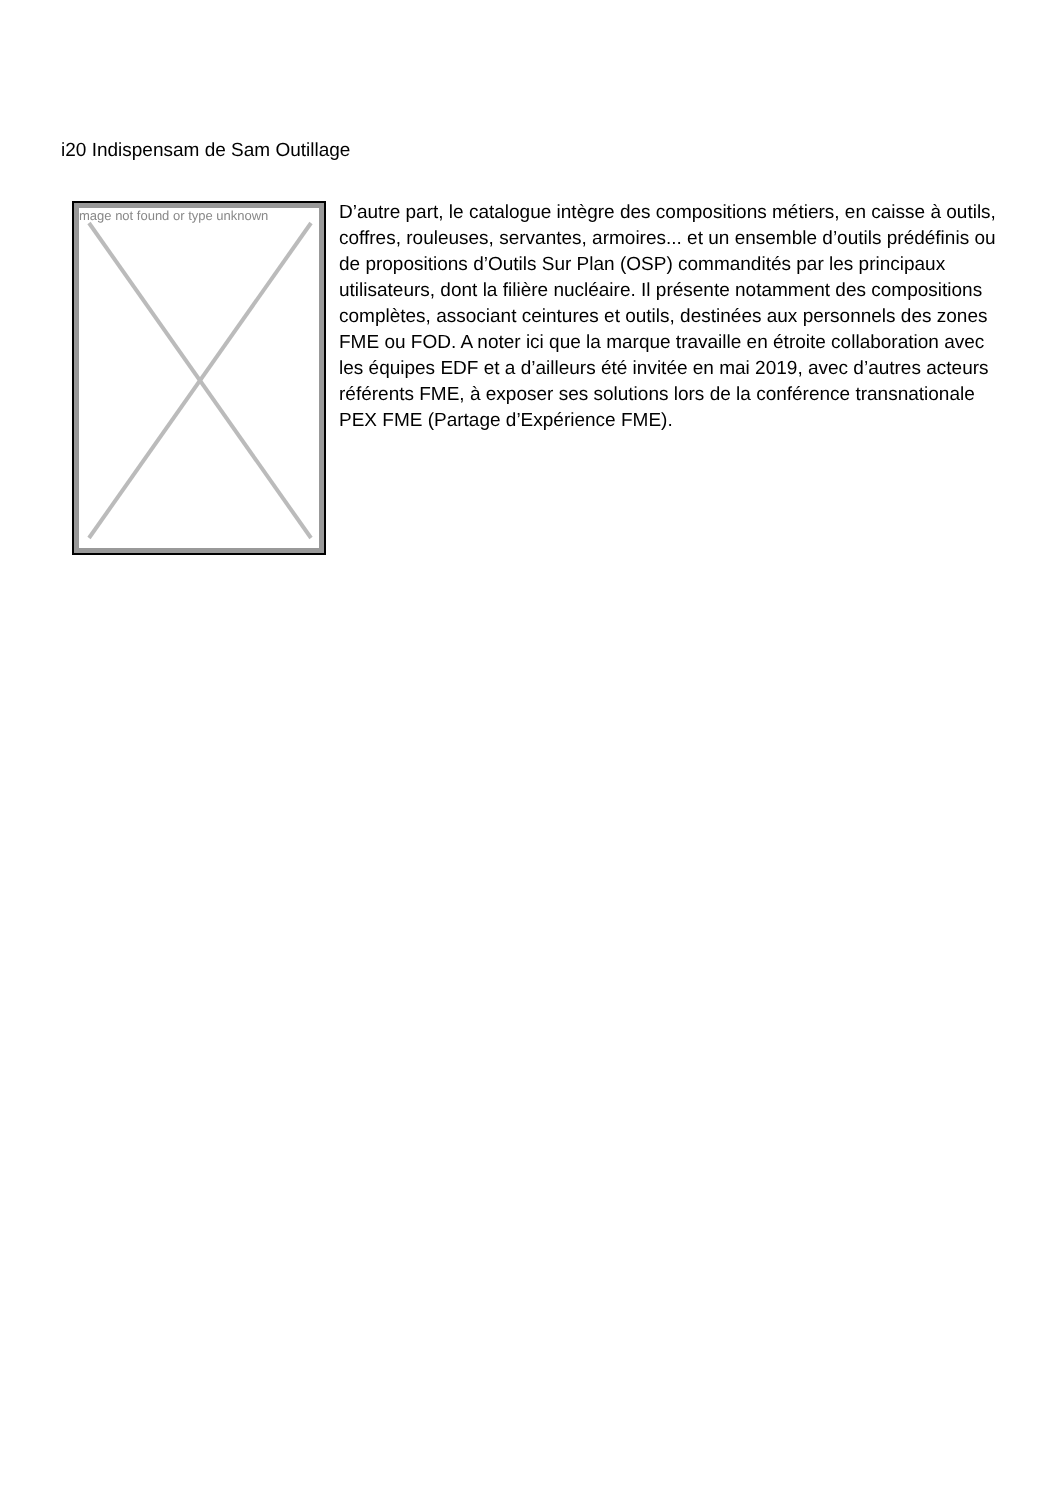i20 Indispensam de Sam Outillage
mage not found or type unknown
D’autre part, le catalogue intègre des compositions métiers, en caisse à outils, coffres, rouleuses, servantes, armoires... et un ensemble d’outils prédéfinis ou de propositions d’Outils Sur Plan (OSP) commandités par les principaux utilisateurs, dont la filière nucléaire. Il présente notamment des compositions complètes, associant ceintures et outils, destinées aux personnels des zones FME ou FOD. A noter ici que la marque travaille en étroite collaboration avec les équipes EDF et a d’ailleurs été invitée en mai 2019, avec d’autres acteurs référents FME, à exposer ses solutions lors de la conférence transnationale PEX FME (Partage d’Expérience FME).